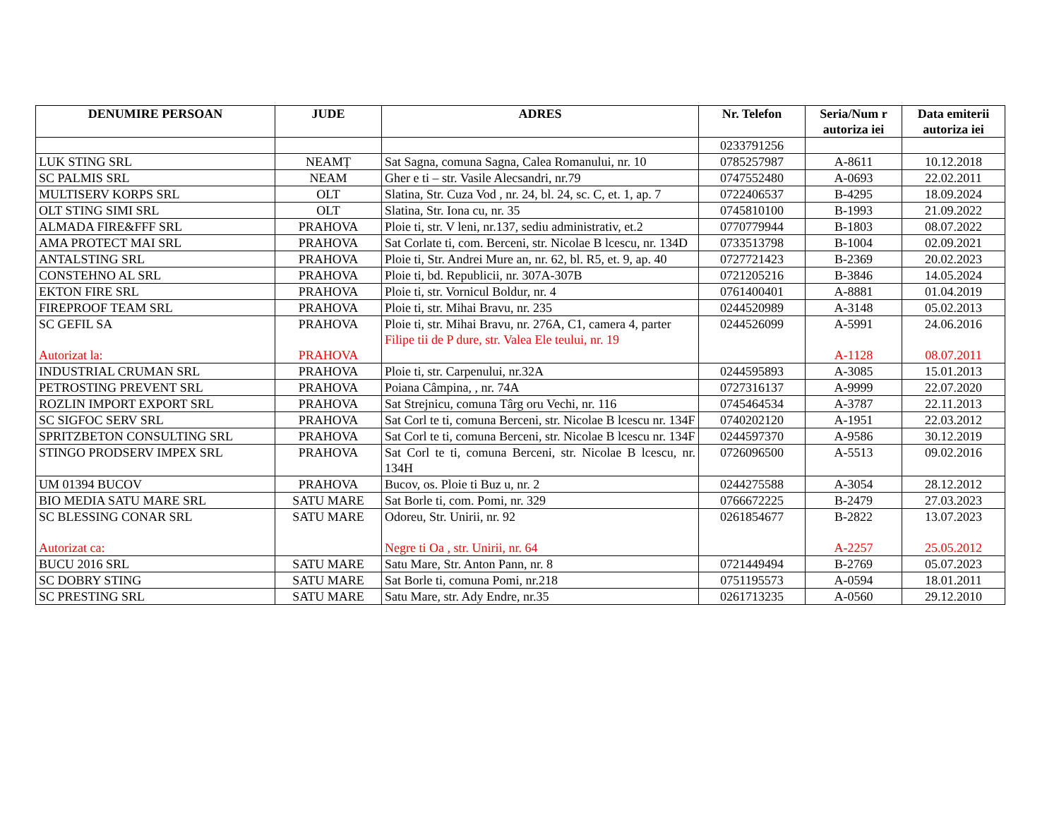| DENUMIRE PERSOAN | JUDE | ADRES | Nr. Telefon | Seria/Num r autoriza iei | Data emiterii autoriza iei |
| --- | --- | --- | --- | --- | --- |
| | | | 0233791256 | | |
| LUK STING SRL | NEAMȚ | Sat Sagna, comuna Sagna, Calea Romanului, nr. 10 | 0785257987 | A-8611 | 10.12.2018 |
| SC PALMIS SRL | NEAM | Gher e ti – str. Vasile Alecsandri, nr.79 | 0747552480 | A-0693 | 22.02.2011 |
| MULTISERV KORPS SRL | OLT | Slatina, Str. Cuza Vod , nr. 24, bl. 24, sc. C, et. 1, ap. 7 | 0722406537 | B-4295 | 18.09.2024 |
| OLT STING SIMI SRL | OLT | Slatina, Str. Iona cu, nr. 35 | 0745810100 | B-1993 | 21.09.2022 |
| ALMADA FIRE&FFF SRL | PRAHOVA | Ploie ti, str. V leni, nr.137, sediu administrativ, et.2 | 0770779944 | B-1803 | 08.07.2022 |
| AMA PROTECT MAI SRL | PRAHOVA | Sat Corlate ti, com. Berceni, str. Nicolae B lcescu, nr. 134D | 0733513798 | B-1004 | 02.09.2021 |
| ANTALSTING SRL | PRAHOVA | Ploie ti, Str. Andrei Mure an, nr. 62, bl. R5, et. 9, ap. 40 | 0727721423 | B-2369 | 20.02.2023 |
| CONSTEHNO AL SRL | PRAHOVA | Ploie ti, bd. Republicii, nr. 307A-307B | 0721205216 | B-3846 | 14.05.2024 |
| EKTON FIRE SRL | PRAHOVA | Ploie ti, str. Vornicul Boldur, nr. 4 | 0761400401 | A-8881 | 01.04.2019 |
| FIREPROOF TEAM SRL | PRAHOVA | Ploie ti, str. Mihai Bravu, nr. 235 | 0244520989 | A-3148 | 05.02.2013 |
| SC GEFIL SA Autorizat la: | PRAHOVA PRAHOVA | Ploie ti, str. Mihai Bravu, nr. 276A, C1, camera 4, parter Filipe tii de P dure, str. Valea Ele teului, nr. 19 | 0244526099 | A-5991 A-1128 | 24.06.2016 08.07.2011 |
| INDUSTRIAL CRUMAN SRL | PRAHOVA | Ploie ti, str. Carpenului, nr.32A | 0244595893 | A-3085 | 15.01.2013 |
| PETROSTING PREVENT SRL | PRAHOVA | Poiana Câmpina, , nr. 74A | 0727316137 | A-9999 | 22.07.2020 |
| ROZLIN IMPORT EXPORT SRL | PRAHOVA | Sat Strejnicu, comuna Târg oru Vechi, nr. 116 | 0745464534 | A-3787 | 22.11.2013 |
| SC SIGFOC SERV SRL | PRAHOVA | Sat Corl te ti, comuna Berceni, str. Nicolae B lcescu nr. 134F | 0740202120 | A-1951 | 22.03.2012 |
| SPRITZBETON CONSULTING SRL | PRAHOVA | Sat Corl te ti, comuna Berceni, str. Nicolae B lcescu nr. 134F | 0244597370 | A-9586 | 30.12.2019 |
| STINGO PRODSERV IMPEX SRL | PRAHOVA | Sat Corl te ti, comuna Berceni, str. Nicolae B lcescu, nr. 134H | 0726096500 | A-5513 | 09.02.2016 |
| UM 01394 BUCOV | PRAHOVA | Bucov, os. Ploie ti Buz u, nr. 2 | 0244275588 | A-3054 | 28.12.2012 |
| BIO MEDIA SATU MARE SRL | SATU MARE | Sat Borle ti, com. Pomi, nr. 329 | 0766672225 | B-2479 | 27.03.2023 |
| SC BLESSING CONAR SRL Autorizat ca: | SATU MARE | Odoreu, Str. Unirii, nr. 92 Negre ti Oa , str. Unirii, nr. 64 | 0261854677 | B-2822 A-2257 | 13.07.2023 25.05.2012 |
| BUCU 2016 SRL | SATU MARE | Satu Mare, Str. Anton Pann, nr. 8 | 0721449494 | B-2769 | 05.07.2023 |
| SC DOBRY STING | SATU MARE | Sat Borle ti, comuna Pomi, nr.218 | 0751195573 | A-0594 | 18.01.2011 |
| SC PRESTING SRL | SATU MARE | Satu Mare, str. Ady Endre, nr.35 | 0261713235 | A-0560 | 29.12.2010 |